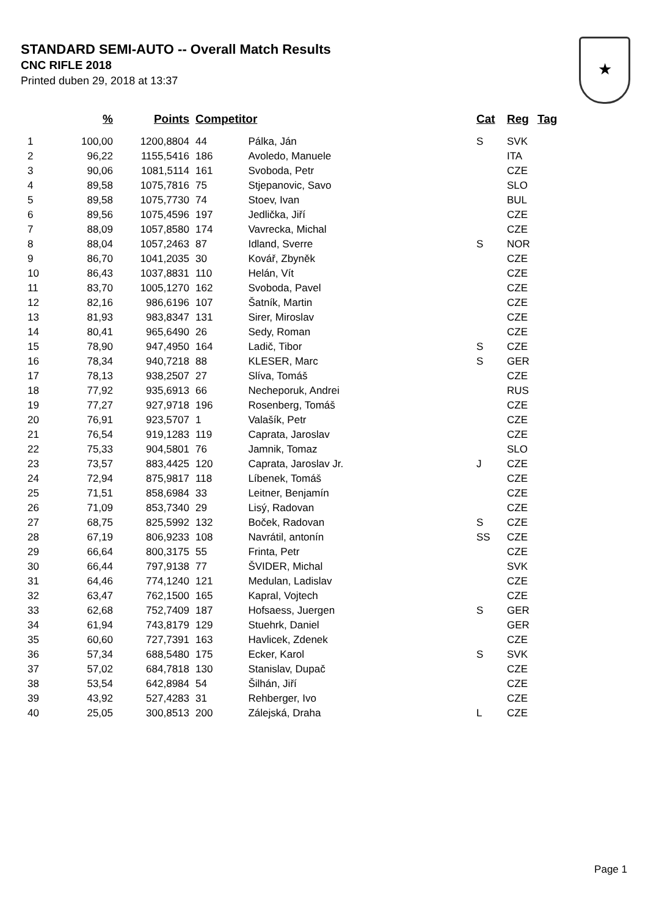STANDARD SEMI-AUTO -- Overall Match Results
CNC RIFLE 2018
Printed duben 29, 2018 at 13:37
★
| | % | Points | Competitor | | Cat | Reg | Tag |
| --- | --- | --- | --- | --- | --- | --- | --- |
| 1 | 100,00 | 1200,8804 | 44 | Pálka, Ján | S | SVK | |
| 2 | 96,22 | 1155,5416 | 186 | Avoledo, Manuele | | ITA | |
| 3 | 90,06 | 1081,5114 | 161 | Svoboda, Petr | | CZE | |
| 4 | 89,58 | 1075,7816 | 75 | Stjepanovic, Savo | | SLO | |
| 5 | 89,58 | 1075,7730 | 74 | Stoev, Ivan | | BUL | |
| 6 | 89,56 | 1075,4596 | 197 | Jedlička, Jiří | | CZE | |
| 7 | 88,09 | 1057,8580 | 174 | Vavrecka, Michal | | CZE | |
| 8 | 88,04 | 1057,2463 | 87 | Idland, Sverre | S | NOR | |
| 9 | 86,70 | 1041,2035 | 30 | Kovář, Zbyněk | | CZE | |
| 10 | 86,43 | 1037,8831 | 110 | Helán, Vít | | CZE | |
| 11 | 83,70 | 1005,1270 | 162 | Svoboda, Pavel | | CZE | |
| 12 | 82,16 | 986,6196 | 107 | Šatník, Martin | | CZE | |
| 13 | 81,93 | 983,8347 | 131 | Sirer, Miroslav | | CZE | |
| 14 | 80,41 | 965,6490 | 26 | Sedy, Roman | | CZE | |
| 15 | 78,90 | 947,4950 | 164 | Ladič, Tibor | S | CZE | |
| 16 | 78,34 | 940,7218 | 88 | KLESER, Marc | S | GER | |
| 17 | 78,13 | 938,2507 | 27 | Slíva, Tomáš | | CZE | |
| 18 | 77,92 | 935,6913 | 66 | Necheporuk, Andrei | | RUS | |
| 19 | 77,27 | 927,9718 | 196 | Rosenberg, Tomáš | | CZE | |
| 20 | 76,91 | 923,5707 | 1 | Valašík, Petr | | CZE | |
| 21 | 76,54 | 919,1283 | 119 | Caprata, Jaroslav | | CZE | |
| 22 | 75,33 | 904,5801 | 76 | Jamnik, Tomaz | | SLO | |
| 23 | 73,57 | 883,4425 | 120 | Caprata, Jaroslav Jr. | J | CZE | |
| 24 | 72,94 | 875,9817 | 118 | Líbenek, Tomáš | | CZE | |
| 25 | 71,51 | 858,6984 | 33 | Leitner, Benjamín | | CZE | |
| 26 | 71,09 | 853,7340 | 29 | Lisý, Radovan | | CZE | |
| 27 | 68,75 | 825,5992 | 132 | Boček, Radovan | S | CZE | |
| 28 | 67,19 | 806,9233 | 108 | Navrátil, antonín | SS | CZE | |
| 29 | 66,64 | 800,3175 | 55 | Frinta, Petr | | CZE | |
| 30 | 66,44 | 797,9138 | 77 | ŠVIDER, Michal | | SVK | |
| 31 | 64,46 | 774,1240 | 121 | Medulan, Ladislav | | CZE | |
| 32 | 63,47 | 762,1500 | 165 | Kapral, Vojtech | | CZE | |
| 33 | 62,68 | 752,7409 | 187 | Hofsaess, Juergen | S | GER | |
| 34 | 61,94 | 743,8179 | 129 | Stuehrk, Daniel | | GER | |
| 35 | 60,60 | 727,7391 | 163 | Havlicek, Zdenek | | CZE | |
| 36 | 57,34 | 688,5480 | 175 | Ecker, Karol | S | SVK | |
| 37 | 57,02 | 684,7818 | 130 | Stanislav, Dupač | | CZE | |
| 38 | 53,54 | 642,8984 | 54 | Šilhán, Jiří | | CZE | |
| 39 | 43,92 | 527,4283 | 31 | Rehberger, Ivo | | CZE | |
| 40 | 25,05 | 300,8513 | 200 | Zálejská, Draha | L | CZE | |
Page 1